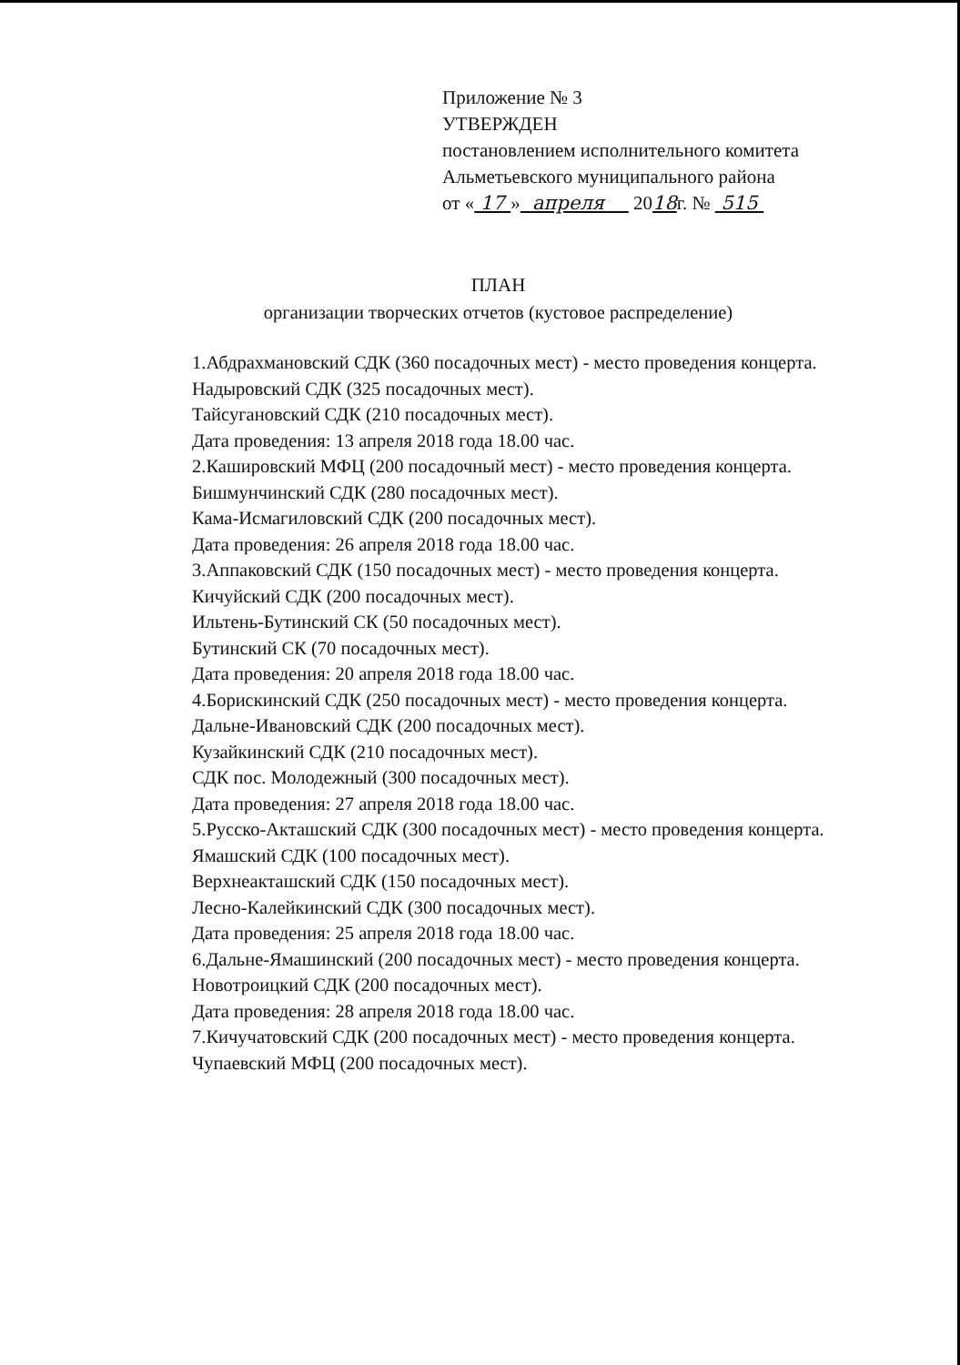Приложение № 3
УТВЕРЖДЕН
постановлением исполнительного комитета
Альметьевского муниципального района
от « 17 » апреля 2018г. № 515
ПЛАН
организации творческих отчетов (кустовое распределение)
1.Абдрахмановский СДК (360 посадочных мест) - место проведения концерта.
Надыровский СДК (325 посадочных мест).
Тайсугановский СДК (210 посадочных мест).
Дата проведения: 13 апреля 2018 года 18.00 час.
2.Кашировский МФЦ (200 посадочный мест) - место проведения концерта.
Бишмунчинский СДК (280 посадочных мест).
Кама-Исмагиловский СДК (200 посадочных мест).
Дата проведения: 26 апреля 2018 года 18.00 час.
3.Аппаковский СДК (150 посадочных мест) - место проведения концерта.
Кичуйский СДК (200 посадочных мест).
Ильтень-Бутинский СК (50 посадочных мест).
Бутинский СК (70 посадочных мест).
Дата проведения: 20 апреля 2018 года 18.00 час.
4.Борискинский СДК (250 посадочных мест) - место проведения концерта.
Дальне-Ивановский СДК (200 посадочных мест).
Кузайкинский СДК (210 посадочных мест).
СДК пос. Молодежный (300 посадочных мест).
Дата проведения: 27 апреля 2018 года 18.00 час.
5.Русско-Акташский СДК (300 посадочных мест) - место проведения концерта.
Ямашский СДК (100 посадочных мест).
Верхнеакташский СДК (150 посадочных мест).
Лесно-Калейкинский СДК (300 посадочных мест).
Дата проведения: 25 апреля 2018 года 18.00 час.
6.Дальне-Ямашинский (200 посадочных мест) - место проведения концерта.
Новотроицкий СДК (200 посадочных мест).
Дата проведения: 28 апреля 2018 года 18.00 час.
7.Кичучатовский СДК (200 посадочных мест) - место проведения концерта.
Чупаевский МФЦ (200 посадочных мест).